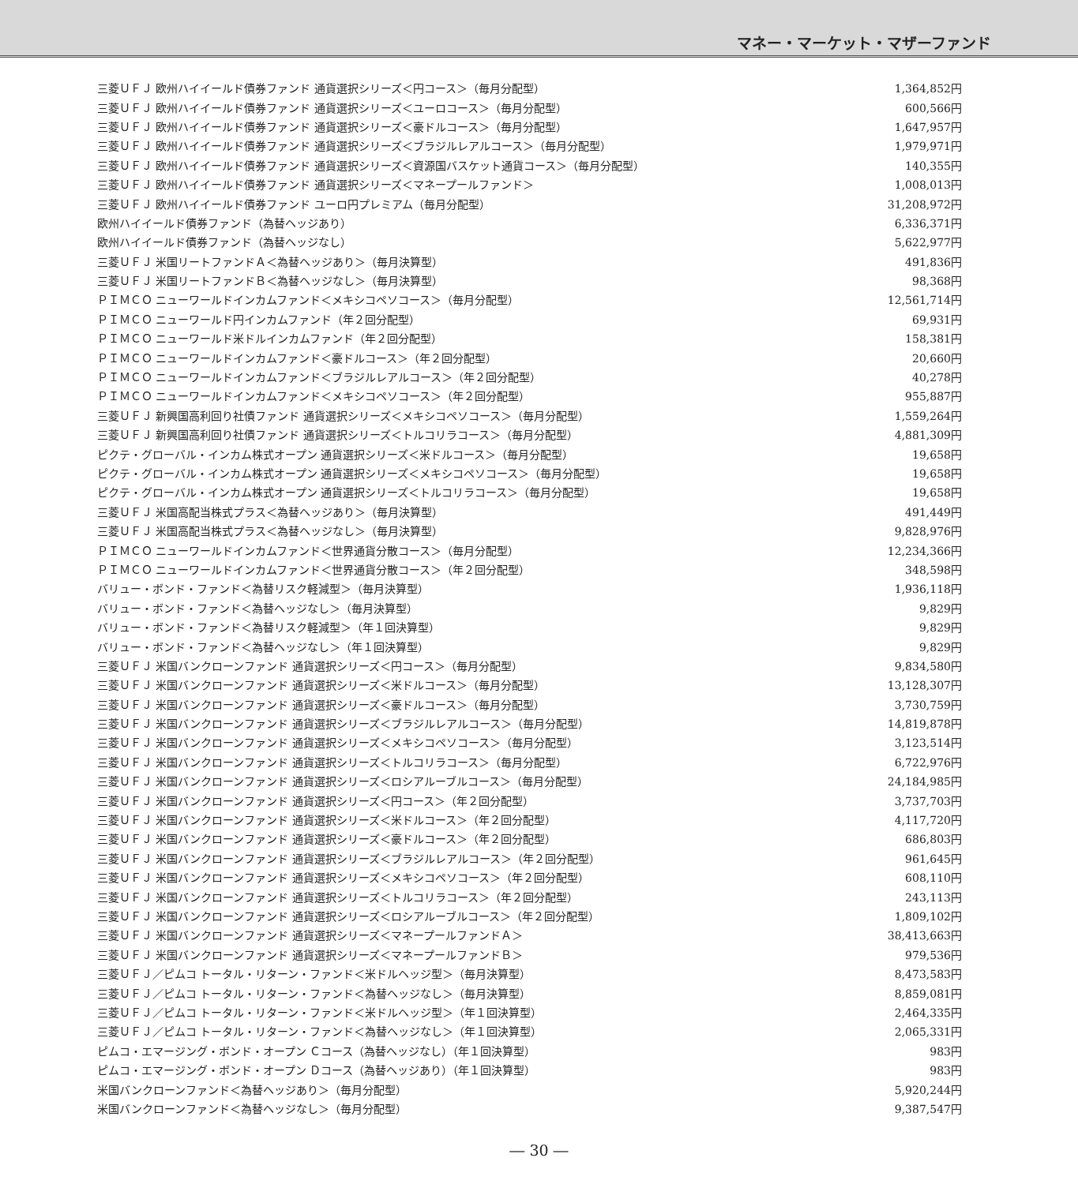マネー・マーケット・マザーファンド
| 三菱ＵＦＪ 欧州ハイイールド債券ファンド 通貨選択シリーズ＜円コース＞（毎月分配型） | 1,364,852円 |
| 三菱ＵＦＪ 欧州ハイイールド債券ファンド 通貨選択シリーズ＜ユーロコース＞（毎月分配型） | 600,566円 |
| 三菱ＵＦＪ 欧州ハイイールド債券ファンド 通貨選択シリーズ＜豪ドルコース＞（毎月分配型） | 1,647,957円 |
| 三菱ＵＦＪ 欧州ハイイールド債券ファンド 通貨選択シリーズ＜ブラジルレアルコース＞（毎月分配型） | 1,979,971円 |
| 三菱ＵＦＪ 欧州ハイイールド債券ファンド 通貨選択シリーズ＜資源国バスケット通貨コース＞（毎月分配型） | 140,355円 |
| 三菱ＵＦＪ 欧州ハイイールド債券ファンド 通貨選択シリーズ＜マネープールファンド＞ | 1,008,013円 |
| 三菱ＵＦＪ 欧州ハイイールド債券ファンド ユーロ円プレミアム（毎月分配型） | 31,208,972円 |
| 欧州ハイイールド債券ファンド（為替ヘッジあり） | 6,336,371円 |
| 欧州ハイイールド債券ファンド（為替ヘッジなし） | 5,622,977円 |
| 三菱ＵＦＪ 米国リートファンドＡ＜為替ヘッジあり＞（毎月決算型） | 491,836円 |
| 三菱ＵＦＪ 米国リートファンドＢ＜為替ヘッジなし＞（毎月決算型） | 98,368円 |
| ＰＩＭＣＯ ニューワールドインカムファンド＜メキシコペソコース＞（毎月分配型） | 12,561,714円 |
| ＰＩＭＣＯ ニューワールド円インカムファンド（年２回分配型） | 69,931円 |
| ＰＩＭＣＯ ニューワールド米ドルインカムファンド（年２回分配型） | 158,381円 |
| ＰＩＭＣＯ ニューワールドインカムファンド＜豪ドルコース＞（年２回分配型） | 20,660円 |
| ＰＩＭＣＯ ニューワールドインカムファンド＜ブラジルレアルコース＞（年２回分配型） | 40,278円 |
| ＰＩＭＣＯ ニューワールドインカムファンド＜メキシコペソコース＞（年２回分配型） | 955,887円 |
| 三菱ＵＦＪ 新興国高利回り社債ファンド 通貨選択シリーズ＜メキシコペソコース＞（毎月分配型） | 1,559,264円 |
| 三菱ＵＦＪ 新興国高利回り社債ファンド 通貨選択シリーズ＜トルコリラコース＞（毎月分配型） | 4,881,309円 |
| ピクテ・グローバル・インカム株式オープン 通貨選択シリーズ＜米ドルコース＞（毎月分配型） | 19,658円 |
| ピクテ・グローバル・インカム株式オープン 通貨選択シリーズ＜メキシコペソコース＞（毎月分配型） | 19,658円 |
| ピクテ・グローバル・インカム株式オープン 通貨選択シリーズ＜トルコリラコース＞（毎月分配型） | 19,658円 |
| 三菱ＵＦＪ 米国高配当株式プラス＜為替ヘッジあり＞（毎月決算型） | 491,449円 |
| 三菱ＵＦＪ 米国高配当株式プラス＜為替ヘッジなし＞（毎月決算型） | 9,828,976円 |
| ＰＩＭＣＯ ニューワールドインカムファンド＜世界通貨分散コース＞（毎月分配型） | 12,234,366円 |
| ＰＩＭＣＯ ニューワールドインカムファンド＜世界通貨分散コース＞（年２回分配型） | 348,598円 |
| バリュー・ボンド・ファンド＜為替リスク軽減型＞（毎月決算型） | 1,936,118円 |
| バリュー・ボンド・ファンド＜為替ヘッジなし＞（毎月決算型） | 9,829円 |
| バリュー・ボンド・ファンド＜為替リスク軽減型＞（年１回決算型） | 9,829円 |
| バリュー・ボンド・ファンド＜為替ヘッジなし＞（年１回決算型） | 9,829円 |
| 三菱ＵＦＪ 米国バンクローンファンド 通貨選択シリーズ＜円コース＞（毎月分配型） | 9,834,580円 |
| 三菱ＵＦＪ 米国バンクローンファンド 通貨選択シリーズ＜米ドルコース＞（毎月分配型） | 13,128,307円 |
| 三菱ＵＦＪ 米国バンクローンファンド 通貨選択シリーズ＜豪ドルコース＞（毎月分配型） | 3,730,759円 |
| 三菱ＵＦＪ 米国バンクローンファンド 通貨選択シリーズ＜ブラジルレアルコース＞（毎月分配型） | 14,819,878円 |
| 三菱ＵＦＪ 米国バンクローンファンド 通貨選択シリーズ＜メキシコペソコース＞（毎月分配型） | 3,123,514円 |
| 三菱ＵＦＪ 米国バンクローンファンド 通貨選択シリーズ＜トルコリラコース＞（毎月分配型） | 6,722,976円 |
| 三菱ＵＦＪ 米国バンクローンファンド 通貨選択シリーズ＜ロシアルーブルコース＞（毎月分配型） | 24,184,985円 |
| 三菱ＵＦＪ 米国バンクローンファンド 通貨選択シリーズ＜円コース＞（年２回分配型） | 3,737,703円 |
| 三菱ＵＦＪ 米国バンクローンファンド 通貨選択シリーズ＜米ドルコース＞（年２回分配型） | 4,117,720円 |
| 三菱ＵＦＪ 米国バンクローンファンド 通貨選択シリーズ＜豪ドルコース＞（年２回分配型） | 686,803円 |
| 三菱ＵＦＪ 米国バンクローンファンド 通貨選択シリーズ＜ブラジルレアルコース＞（年２回分配型） | 961,645円 |
| 三菱ＵＦＪ 米国バンクローンファンド 通貨選択シリーズ＜メキシコペソコース＞（年２回分配型） | 608,110円 |
| 三菱ＵＦＪ 米国バンクローンファンド 通貨選択シリーズ＜トルコリラコース＞（年２回分配型） | 243,113円 |
| 三菱ＵＦＪ 米国バンクローンファンド 通貨選択シリーズ＜ロシアルーブルコース＞（年２回分配型） | 1,809,102円 |
| 三菱ＵＦＪ 米国バンクローンファンド 通貨選択シリーズ＜マネープールファンドＡ＞ | 38,413,663円 |
| 三菱ＵＦＪ 米国バンクローンファンド 通貨選択シリーズ＜マネープールファンドＢ＞ | 979,536円 |
| 三菱ＵＦＪ／ピムコ トータル・リターン・ファンド＜米ドルヘッジ型＞（毎月決算型） | 8,473,583円 |
| 三菱ＵＦＪ／ピムコ トータル・リターン・ファンド＜為替ヘッジなし＞（毎月決算型） | 8,859,081円 |
| 三菱ＵＦＪ／ピムコ トータル・リターン・ファンド＜米ドルヘッジ型＞（年１回決算型） | 2,464,335円 |
| 三菱ＵＦＪ／ピムコ トータル・リターン・ファンド＜為替ヘッジなし＞（年１回決算型） | 2,065,331円 |
| ピムコ・エマージング・ボンド・オープン Ｃコース（為替ヘッジなし）（年１回決算型） | 983円 |
| ピムコ・エマージング・ボンド・オープン Ｄコース（為替ヘッジあり）（年１回決算型） | 983円 |
| 米国バンクローンファンド＜為替ヘッジあり＞（毎月分配型） | 5,920,244円 |
| 米国バンクローンファンド＜為替ヘッジなし＞（毎月分配型） | 9,387,547円 |
― 30 ―